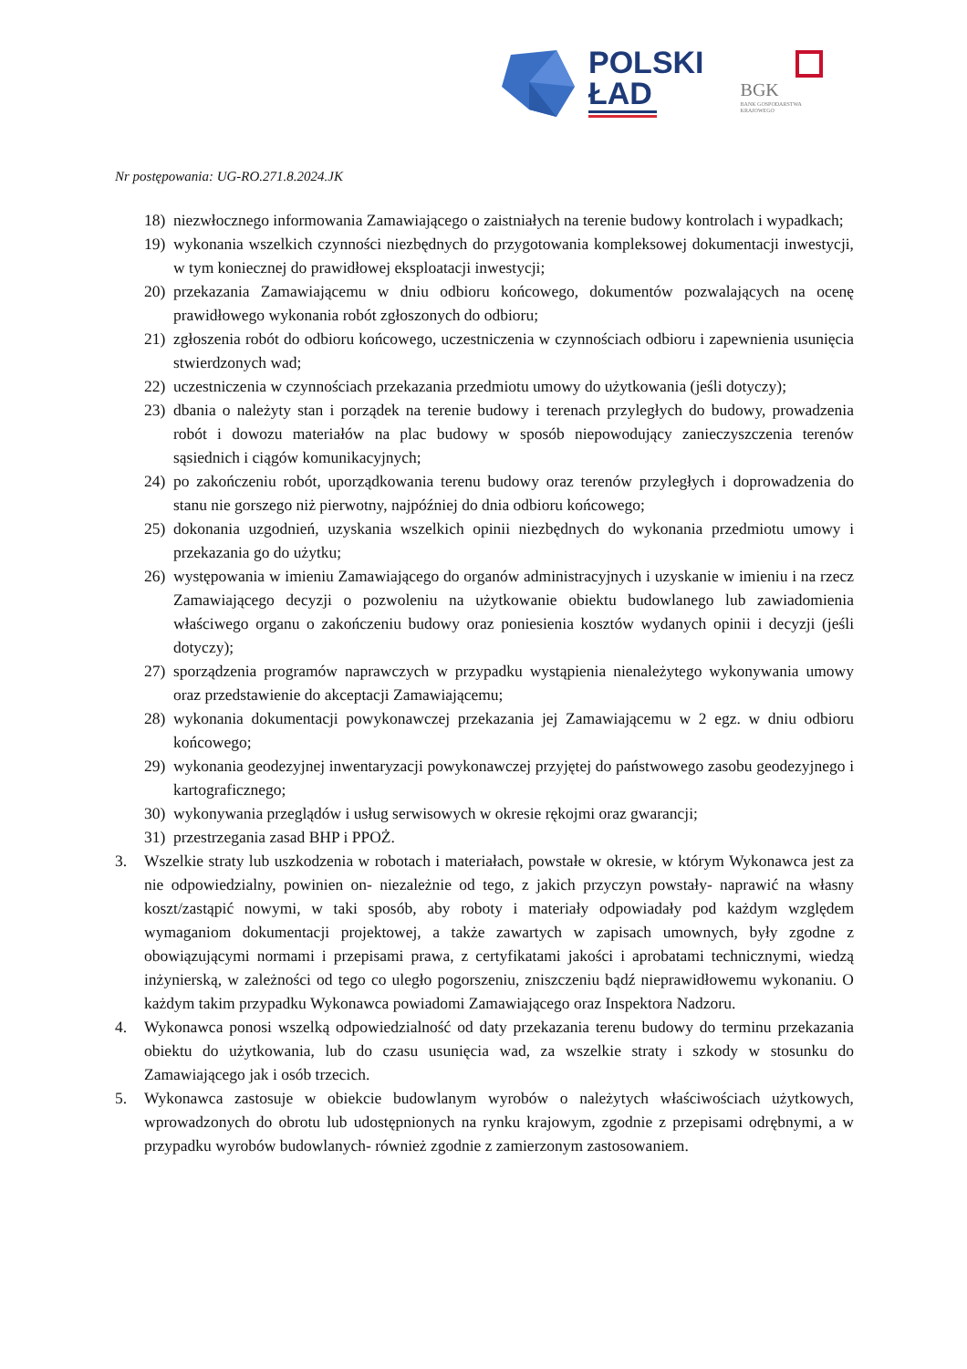POLSKI
ŁAD
BGK
BANK GOSPODARSTWA
KRAJOWEGO
Nr postępowania: UG-RO.271.8.2024.JK
18) niezwłocznego informowania Zamawiającego o zaistniałych na terenie budowy kontrolach i wypadkach;
19) wykonania wszelkich czynności niezbędnych do przygotowania kompleksowej dokumentacji inwestycji, w tym koniecznej do prawidłowej eksploatacji inwestycji;
20) przekazania Zamawiającemu w dniu odbioru końcowego, dokumentów pozwalających na ocenę prawidłowego wykonania robót zgłoszonych do odbioru;
21) zgłoszenia robót do odbioru końcowego, uczestniczenia w czynnościach odbioru i zapewnienia usunięcia stwierdzonych wad;
22) uczestniczenia w czynnościach przekazania przedmiotu umowy do użytkowania (jeśli dotyczy);
23) dbania o należyty stan i porządek na terenie budowy i terenach przyległych do budowy, prowadzenia robót i dowozu materiałów na plac budowy w sposób niepowodujący zanieczyszczenia terenów sąsiednich i ciągów komunikacyjnych;
24) po zakończeniu robót, uporządkowania terenu budowy oraz terenów przyległych i doprowadzenia do stanu nie gorszego niż pierwotny, najpóźniej do dnia odbioru końcowego;
25) dokonania uzgodnień, uzyskania wszelkich opinii niezbędnych do wykonania przedmiotu umowy i przekazania go do użytku;
26) występowania w imieniu Zamawiającego do organów administracyjnych i uzyskanie w imieniu i na rzecz Zamawiającego decyzji o pozwoleniu na użytkowanie obiektu budowlanego lub zawiadomienia właściwego organu o zakończeniu budowy oraz poniesienia kosztów wydanych opinii i decyzji (jeśli dotyczy);
27) sporządzenia programów naprawczych w przypadku wystąpienia nienależytego wykonywania umowy oraz przedstawienie do akceptacji Zamawiającemu;
28) wykonania dokumentacji powykonawczej przekazania jej Zamawiającemu w 2 egz. w dniu odbioru końcowego;
29) wykonania geodezyjnej inwentaryzacji powykonawczej przyjętej do państwowego zasobu geodezyjnego i kartograficznego;
30) wykonywania przeglądów i usług serwisowych w okresie rękojmi oraz gwarancji;
31) przestrzegania zasad BHP i PPOŻ.
3. Wszelkie straty lub uszkodzenia w robotach i materiałach, powstałe w okresie, w którym Wykonawca jest za nie odpowiedzialny, powinien on- niezależnie od tego, z jakich przyczyn powstały- naprawić na własny koszt/zastąpić nowymi, w taki sposób, aby roboty i materiały odpowiadały pod każdym względem wymaganiom dokumentacji projektowej, a także zawartych w zapisach umownych, były zgodne z obowiązującymi normami i przepisami prawa, z certyfikatami jakości i aprobatami technicznymi, wiedzą inżynierską, w zależności od tego co uległo pogorszeniu, zniszczeniu bądź nieprawidłowemu wykonaniu. O każdym takim przypadku Wykonawca powiadomi Zamawiającego oraz Inspektora Nadzoru.
4. Wykonawca ponosi wszelką odpowiedzialność od daty przekazania terenu budowy do terminu przekazania obiektu do użytkowania, lub do czasu usunięcia wad, za wszelkie straty i szkody w stosunku do Zamawiającego jak i osób trzecich.
5. Wykonawca zastosuje w obiekcie budowlanym wyrobów o należytych właściwościach użytkowych, wprowadzonych do obrotu lub udostępnionych na rynku krajowym, zgodnie z przepisami odrębnymi, a w przypadku wyrobów budowlanych- również zgodnie z zamierzonym zastosowaniem.